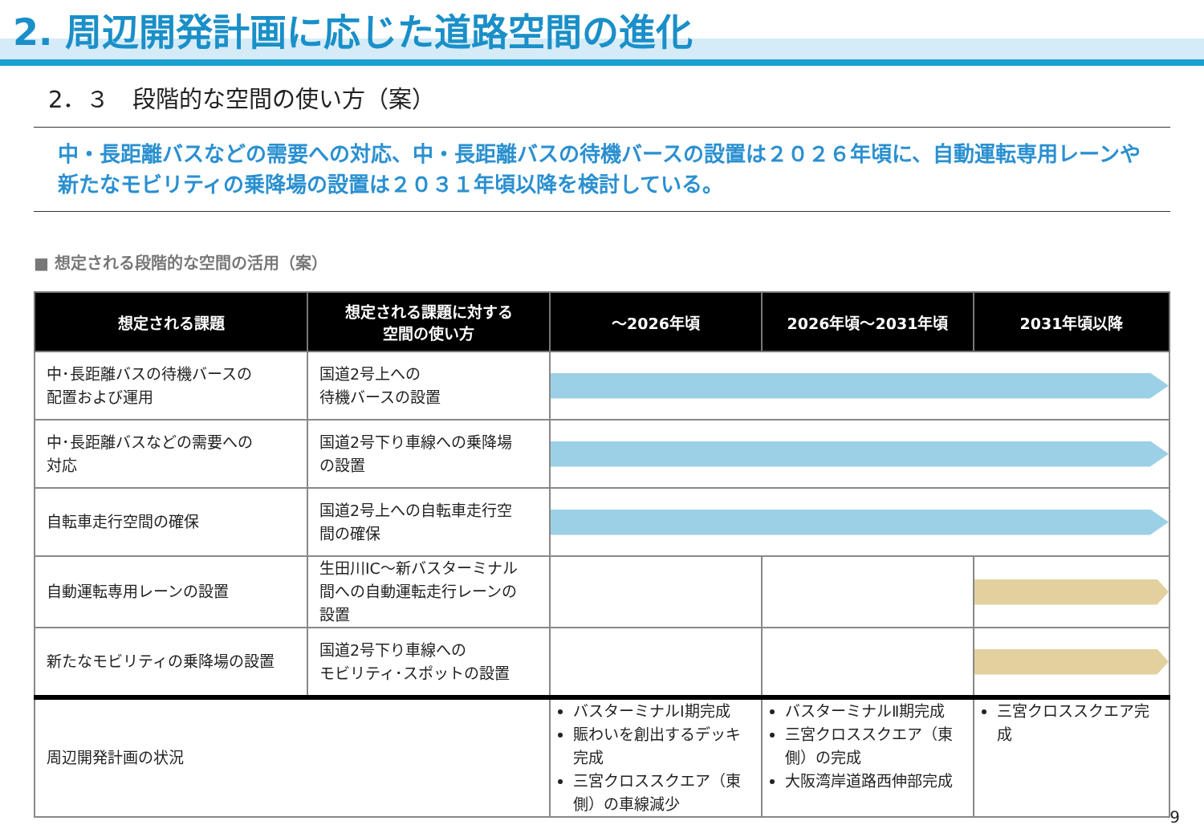2. 周辺開発計画に応じた道路空間の進化
2．３　段階的な空間の使い方（案）
中・長距離バスなどの需要への対応、中・長距離バスの待機バースの設置は２０２６年頃に、自動運転専用レーンや新たなモビリティの乗降場の設置は２０３１年頃以降を検討している。
■ 想定される段階的な空間の活用（案）
| 想定される課題 | 想定される課題に対する 空間の使い方 | ～2026年頃 | 2026年頃～2031年頃 | 2031年頃以降 |
| --- | --- | --- | --- | --- |
| 中･長距離バスの待機バースの 配置および運用 | 国道2号上への 待機バースの設置 | | | |
| 中･長距離バスなどの需要への 対応 | 国道2号下り車線への乗降場 の設置 | | | |
| 自転車走行空間の確保 | 国道2号上への自転車走行空 間の確保 | | | |
| 自動運転専用レーンの設置 | 生田川IC～新バスターミナル 間への自動運転走行レーンの 設置 | | | |
| 新たなモビリティの乗降場の設置 | 国道2号下り車線への モビリティ･スポットの設置 | | | |
| 周辺開発計画の状況 | | バスターミナルⅠ期完成 賑わいを創出するデッキ完成 三宮クロススクエア（東側）の車線減少 | バスターミナルⅡ期完成 三宮クロススクエア（東側）の完成 大阪湾岸道路西伸部完成 | 三宮クロススクエア完成 |
9